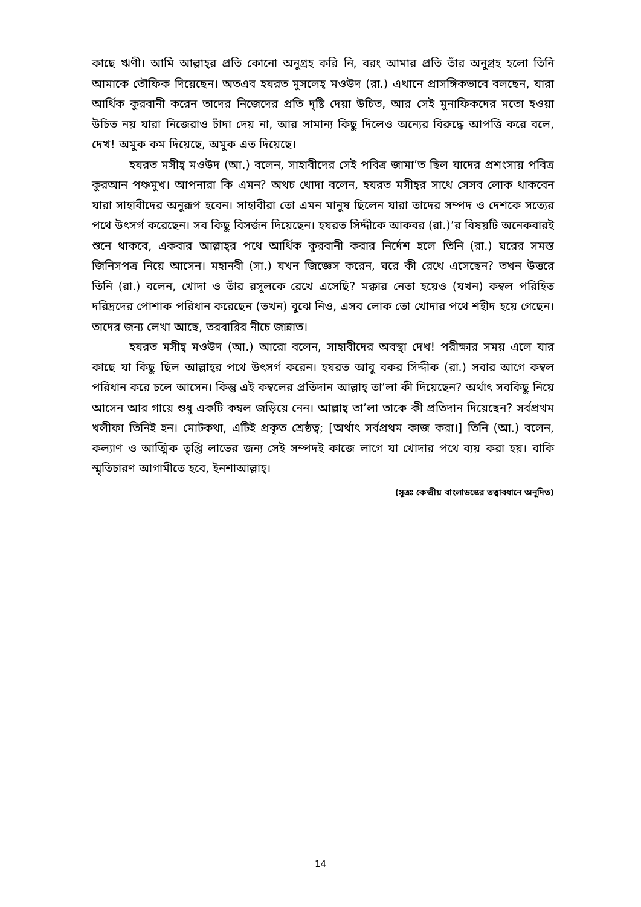কাছে ঋণী। আমি আল্লাহ্‌র প্রতি কোনো অনুগ্রহ করি নি, বরং আমার প্রতি তাঁর অনুগ্রহ হলো তিনি আমাকে তৌফিক দিয়েছেন। অতএব হযরত মুসলেহ্ মওউদ (রা.) এখানে প্রাসঙ্গিকভাবে বলছেন, যারা আর্থিক কুরবানী করেন তাদের নিজেদের প্রতি দৃষ্টি দেয়া উচিত, আর সেই মুনাফিকদের মতো হওয়া উচিত নয় যারা নিজেরাও চাঁদা দেয় না, আর সামান্য কিছু দিলেও অন্যের বিরুদ্ধে আপত্তি করে বলে, দেখ! অমুক কম দিয়েছে, অমুক এত দিয়েছে।
হযরত মসীহ্ মওউদ (আ.) বলেন, সাহাবীদের সেই পবিত্র জামা’ত ছিল যাদের প্রশংসায় পবিত্র কুরআন পঞ্চমুখ। আপনারা কি এমন? অথচ খোদা বলেন, হযরত মসীহ্‌র সাথে সেসব লোক থাকবেন যারা সাহাবীদের অনুরূপ হবেন। সাহাবীরা তো এমন মানুষ ছিলেন যারা তাদের সম্পদ ও দেশকে সত্যের পথে উৎসর্গ করেছেন। সব কিছু বিসর্জন দিয়েছেন। হযরত সিদ্দীকে আকবর (রা.)’র বিষয়টি অনেকবারই শুনে থাকবে, একবার আল্লাহ্‌র পথে আর্থিক কুরবানী করার নির্দেশ হলে তিনি (রা.) ঘরের সমস্ত জিনিসপত্র নিয়ে আসেন। মহানবী (সা.) যখন জিজ্ঞেস করেন, ঘরে কী রেখে এসেছেন? তখন উত্তরে তিনি (রা.) বলেন, খোদা ও তাঁর রসূলকে রেখে এসেছি? মক্কার নেতা হয়েও (যখন) কম্বল পরিহিত দরিদ্রদের পোশাক পরিধান করেছেন (তখন) বুঝে নিও, এসব লোক তো খোদার পথে শহীদ হয়ে গেছেন। তাদের জন্য লেখা আছে, তরবারির নীচে জান্নাত।
হযরত মসীহ্ মওউদ (আ.) আরো বলেন, সাহাবীদের অবস্থা দেখ! পরীক্ষার সময় এলে যার কাছে যা কিছু ছিল আল্লাহ্‌র পথে উৎসর্গ করেন। হযরত আবু বকর সিদ্দীক (রা.) সবার আগে কম্বল পরিধান করে চলে আসেন। কিন্তু এই কম্বলের প্রতিদান আল্লাহ্ তা’লা কী দিয়েছেন? অর্থাৎ সবকিছু নিয়ে আসেন আর গায়ে শুধু একটি কম্বল জড়িয়ে নেন। আল্লাহ্ তা’লা তাকে কী প্রতিদান দিয়েছেন? সর্বপ্রথম খলীফা তিনিই হন। মোটকথা, এটিই প্রকৃত শ্রেষ্ঠত্ব; [অর্থাৎ সর্বপ্রথম কাজ করা।] তিনি (আ.) বলেন, কল্যাণ ও আত্মিক তৃপ্তি লাভের জন্য সেই সম্পদই কাজে লাগে যা খোদার পথে ব্যয় করা হয়। বাকি স্মৃতিচারণ আগামীতে হবে, ইনশাআল্লাহ্।
(সূত্রঃ কেন্দ্রীয় বাংলাডস্কের তত্ত্বাবধানে অনূদিত)
14